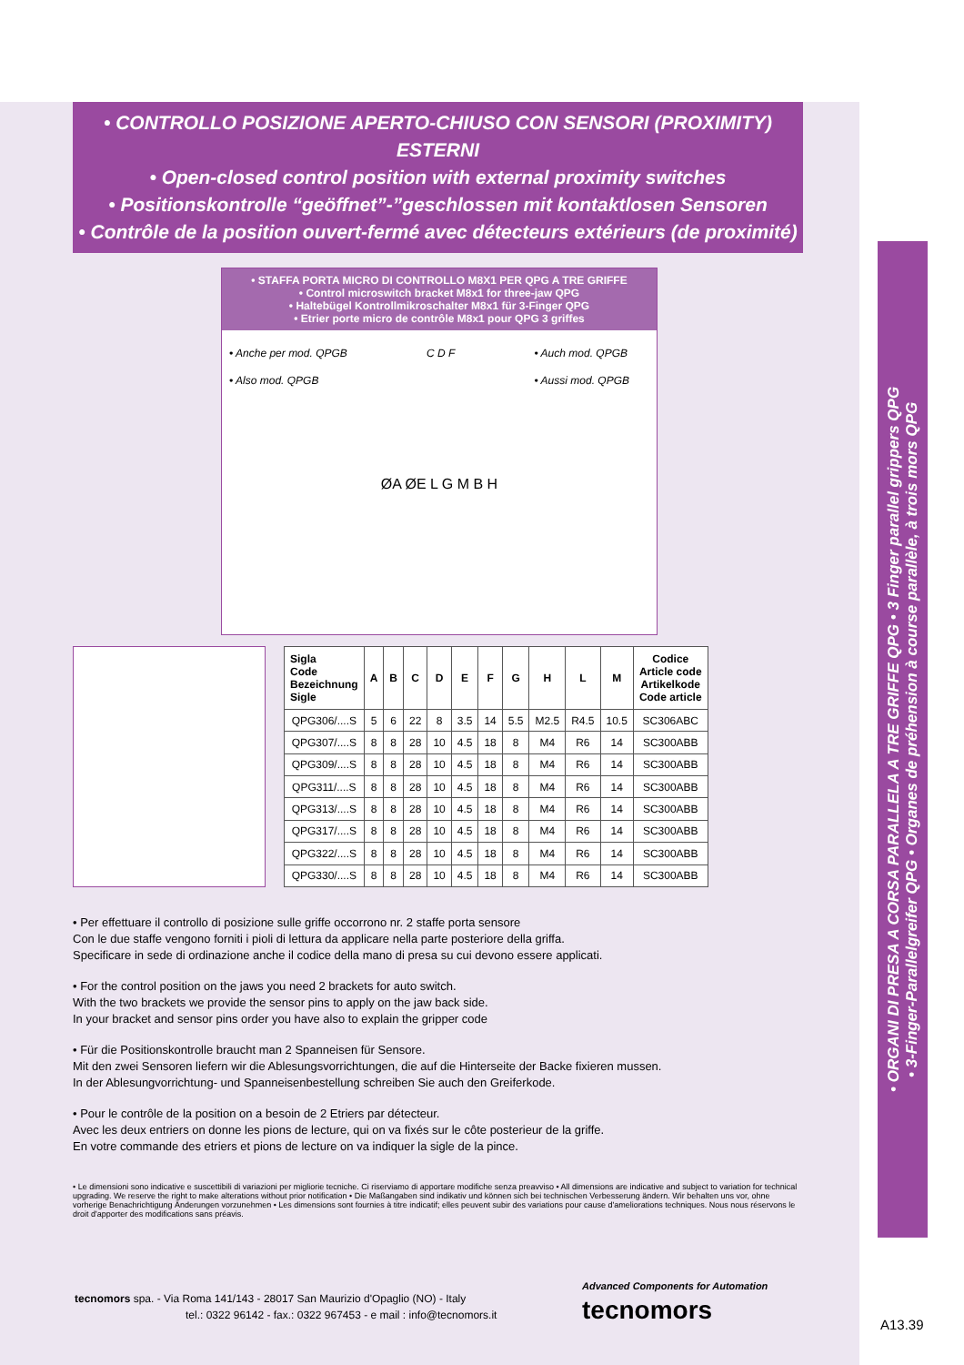• CONTROLLO POSIZIONE APERTO-CHIUSO CON SENSORI (PROXIMITY) ESTERNI
• Open-closed control position with external proximity switches
• Positionskontrolle “geöffnet”-”geschlossen mit kontaktlosen Sensoren
• Contrôle de la position ouvert-fermé avec détecteurs extérieurs (de proximité)
• STAFFA PORTA MICRO DI CONTROLLO M8X1 PER QPG A TRE GRIFFE
• Control microswitch bracket M8x1 for three-jaw QPG
• Haltebügel Kontrollmikroschalter M8x1 für 3-Finger QPG
• Etrier porte micro de contrôle M8x1 pour QPG 3 griffes
• Anche per mod. QPGB
• Also mod. QPGB
C D F • Auch mod. QPGB
• Aussi mod. QPGB
ØA ØE L G M B H
| Sigla Code Bezeichnung Sigle | A | B | C | D | E | F | G | H | L | M | Codice Article code Artikelkode Code article |
| --- | --- | --- | --- | --- | --- | --- | --- | --- | --- | --- | --- |
| QPG306/....S | 5 | 6 | 22 | 8 | 3.5 | 14 | 5.5 | M2.5 | R4.5 | 10.5 | SC306ABC |
| QPG307/....S | 8 | 8 | 28 | 10 | 4.5 | 18 | 8 | M4 | R6 | 14 | SC300ABB |
| QPG309/....S | 8 | 8 | 28 | 10 | 4.5 | 18 | 8 | M4 | R6 | 14 | SC300ABB |
| QPG311/....S | 8 | 8 | 28 | 10 | 4.5 | 18 | 8 | M4 | R6 | 14 | SC300ABB |
| QPG313/....S | 8 | 8 | 28 | 10 | 4.5 | 18 | 8 | M4 | R6 | 14 | SC300ABB |
| QPG317/....S | 8 | 8 | 28 | 10 | 4.5 | 18 | 8 | M4 | R6 | 14 | SC300ABB |
| QPG322/....S | 8 | 8 | 28 | 10 | 4.5 | 18 | 8 | M4 | R6 | 14 | SC300ABB |
| QPG330/....S | 8 | 8 | 28 | 10 | 4.5 | 18 | 8 | M4 | R6 | 14 | SC300ABB |
• Per effettuare il controllo di posizione sulle griffe occorrono nr. 2 staffe porta sensore
Con le due staffe vengono forniti i pioli di lettura da applicare nella parte posteriore della griffa.
Specificare in sede di ordinazione anche il codice della mano di presa su cui devono essere applicati.
• For the control position on the jaws you need 2 brackets for auto switch.
With the two brackets we provide the sensor pins to apply on the jaw back side.
In your bracket and sensor pins order you have also to explain the gripper code
• Für die Positionskontrolle braucht man 2 Spanneisen für Sensore.
Mit den zwei Sensoren liefern wir die Ablesungsvorrichtungen, die auf die Hinterseite der Backe fixieren mussen.
In der Ablesungvorrichtung- und Spanneisenbestellung schreiben Sie auch den Greiferkode.
• Pour le contrôle de la position on a besoin de 2 Etriers par détecteur.
Avec les deux entriers on donne les pions de lecture, qui on va fixés sur le côte posterieur de la griffe.
En votre commande des etriers et pions de lecture on va indiquer la sigle de la pince.
• Le dimensioni sono indicative e suscettibili di variazioni per migliorie tecniche. Ci riserviamo di apportare modifiche senza preavviso • All dimensions are indicative and subject to variation for technical upgrading. We reserve the right to make alterations without prior notification • Die Maßangaben sind indikativ und können sich bei technischen Verbesserung ändern. Wir behalten uns vor, ohne vorherige Benachrichtigung Änderungen vorzunehmen • Les dimensions sont fournies à titre indicatif; elles peuvent subir des variations pour cause d'ameliorations techniques. Nous nous réservons le droit d'apporter des modifications sans préavis.
• ORGANI DI PRESA A CORSA PARALLELA A TRE GRIFFE QPG • 3 Finger parallel grippers QPG
• 3-Finger-Parallelgreifer QPG • Organes de préhension à course parallèle, à trois mors QPG
tecnomors spa. - Via Roma 141/143 - 28017 San Maurizio d'Opaglio (NO) - Italy
tel.: 0322 96142 - fax.: 0322 967453 - e mail : info@tecnomors.it
Advanced Components for Automation
tecnomors
A13.39